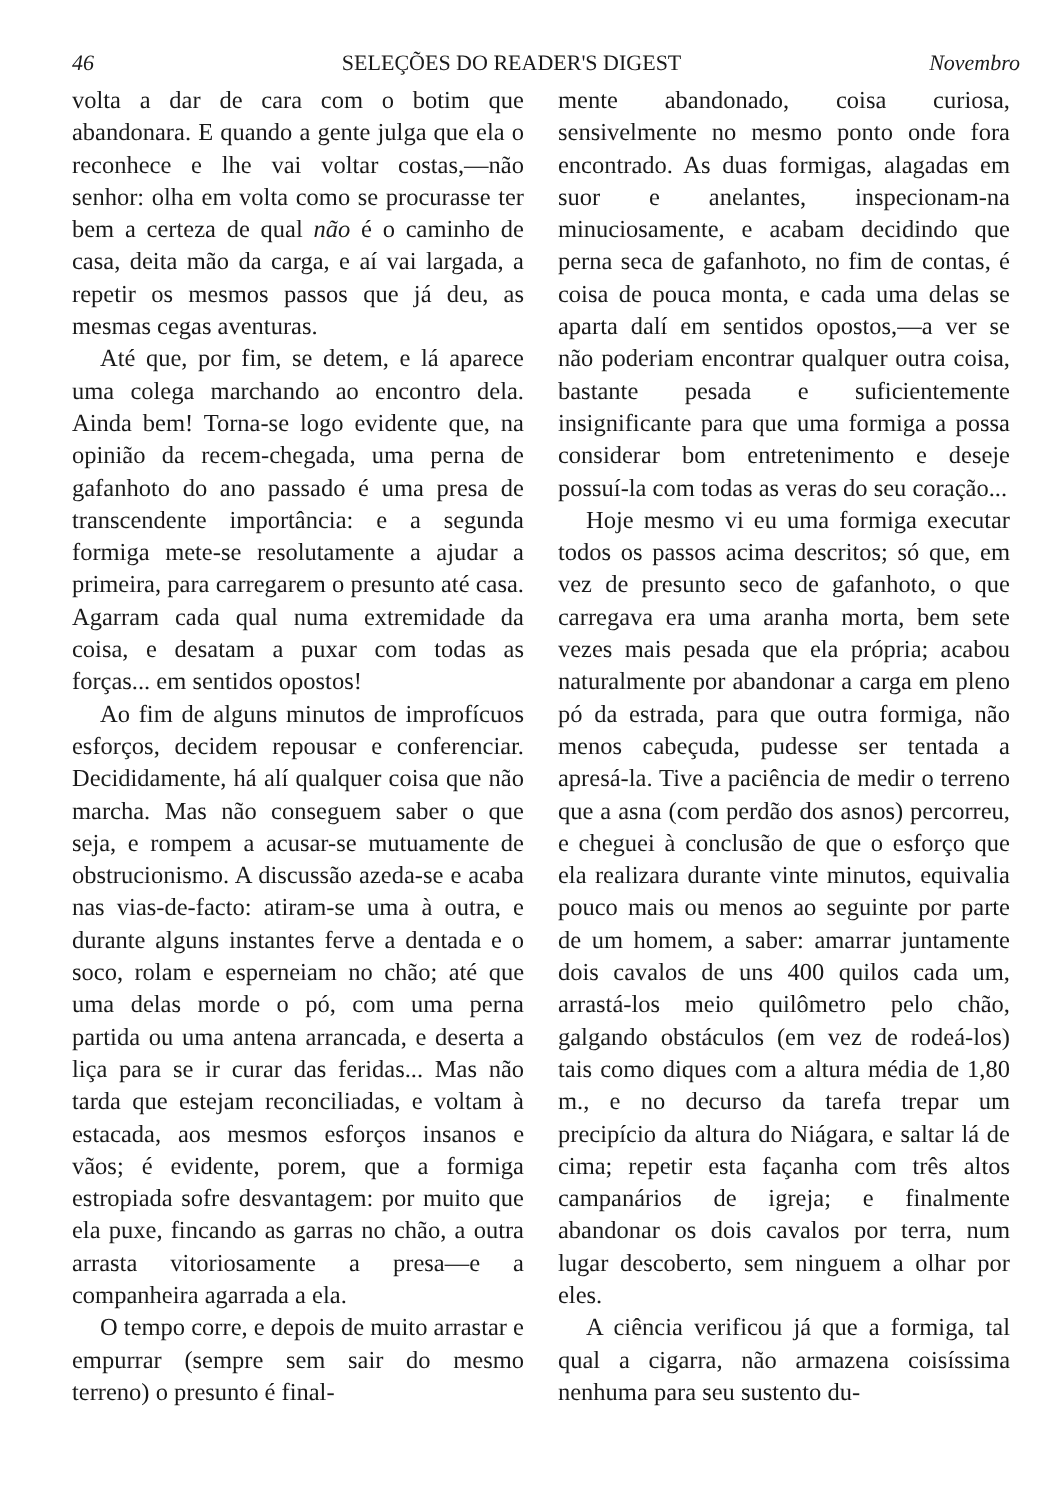46 SELEÇÕES DO READER'S DIGEST Novembro
volta a dar de cara com o botim que abandonara. E quando a gente julga que ela o reconhece e lhe vai voltar costas,—não senhor: olha em volta como se procurasse ter bem a certeza de qual não é o caminho de casa, deita mão da carga, e aí vai largada, a repetir os mesmos passos que já deu, as mesmas cegas aventuras.
Até que, por fim, se detem, e lá aparece uma colega marchando ao encontro dela. Ainda bem! Torna-se logo evidente que, na opinião da recem-chegada, uma perna de gafanhoto do ano passado é uma presa de transcendente importância: e a segunda formiga mete-se resolutamente a ajudar a primeira, para carregarem o presunto até casa. Agarram cada qual numa extremidade da coisa, e desatam a puxar com todas as forças... em sentidos opostos!
Ao fim de alguns minutos de improfícuos esforços, decidem repousar e conferenciar. Decididamente, há alí qualquer coisa que não marcha. Mas não conseguem saber o que seja, e rompem a acusar-se mutuamente de obstrucionismo. A discussão azeda-se e acaba nas vias-de-facto: atiram-se uma à outra, e durante alguns instantes ferve a dentada e o soco, rolam e esperneiam no chão; até que uma delas morde o pó, com uma perna partida ou uma antena arrancada, e deserta a liça para se ir curar das feridas... Mas não tarda que estejam reconciliadas, e voltam à estacada, aos mesmos esforços insanos e vãos; é evidente, porem, que a formiga estropiada sofre desvantagem: por muito que ela puxe, fincando as garras no chão, a outra arrasta vitoriosamente a presa—e a companheira agarrada a ela.
O tempo corre, e depois de muito arrastar e empurrar (sempre sem sair do mesmo terreno) o presunto é final-
mente abandonado, coisa curiosa, sensivelmente no mesmo ponto onde fora encontrado. As duas formigas, alagadas em suor e anelantes, inspecionam-na minuciosamente, e acabam decidindo que perna seca de gafanhoto, no fim de contas, é coisa de pouca monta, e cada uma delas se aparta dalí em sentidos opostos,—a ver se não poderiam encontrar qualquer outra coisa, bastante pesada e suficientemente insignificante para que uma formiga a possa considerar bom entretenimento e deseje possuí-la com todas as veras do seu coração...
Hoje mesmo vi eu uma formiga executar todos os passos acima descritos; só que, em vez de presunto seco de gafanhoto, o que carregava era uma aranha morta, bem sete vezes mais pesada que ela própria; acabou naturalmente por abandonar a carga em pleno pó da estrada, para que outra formiga, não menos cabeçuda, pudesse ser tentada a apresá-la. Tive a paciência de medir o terreno que a asna (com perdão dos asnos) percorreu, e cheguei à conclusão de que o esforço que ela realizara durante vinte minutos, equivalia pouco mais ou menos ao seguinte por parte de um homem, a saber: amarrar juntamente dois cavalos de uns 400 quilos cada um, arrastá-los meio quilômetro pelo chão, galgando obstáculos (em vez de rodeá-los) tais como diques com a altura média de 1,80 m., e no decurso da tarefa trepar um precipício da altura do Niágara, e saltar lá de cima; repetir esta façanha com três altos campanários de igreja; e finalmente abandonar os dois cavalos por terra, num lugar descoberto, sem ninguem a olhar por eles.
A ciência verificou já que a formiga, tal qual a cigarra, não armazena coisíssima nenhuma para seu sustento du-